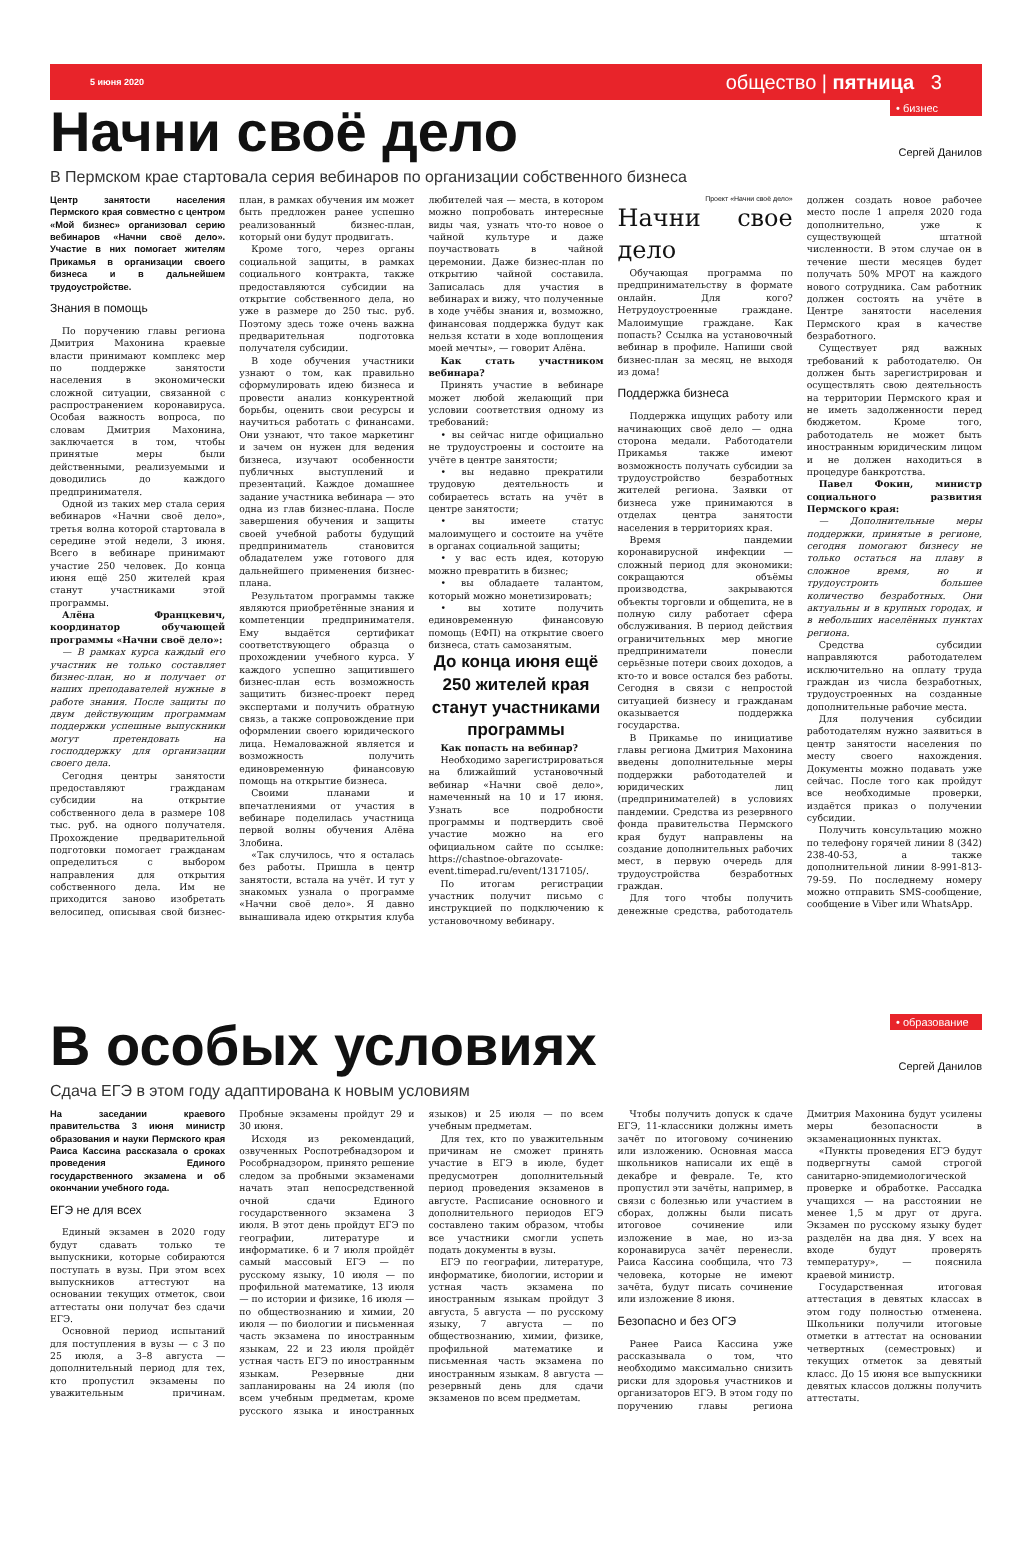5 июня 2020 общество | пятница 3
Начни своё дело
• бизнес
Сергей Данилов
В Пермском крае стартовала серия вебинаров по организации собственного бизнеса
Центр занятости населения Пермского края совместно с центром «Мой бизнес» организовал серию вебинаров «Начни своё дело». Участие в них помогает жителям Прикамья в организации своего бизнеса и в дальнейшем трудоустройстве.
Знания в помощь
По поручению главы региона Дмитрия Махонина краевые власти принимают комплекс мер по поддержке занятости населения в экономически сложной ситуации, связанной с распространением коронавируса. Особая важность вопроса, по словам Дмитрия Махонина, заключается в том, чтобы принятые меры были действенными, реализуемыми и доводились до каждого предпринимателя.
Одной из таких мер стала серия вебинаров «Начни своё дело», третья волна которой стартовала в середине этой недели, 3 июня. Всего в вебинаре принимают участие 250 человек. До конца июня ещё 250 жителей края станут участниками этой программы.
Алёна Францкевич, координатор обучающей программы «Начни своё дело»:
— В рамках курса каждый его участник не только составляет бизнес-план, но и получает от наших преподавателей нужные в работе знания. После защиты по двум действующим программам поддержки успешные выпускники могут претендовать на господдержку для организации своего дела.
Сегодня центры занятости предоставляют гражданам субсидии на открытие собственного дела в размере 108 тыс. руб. на одного получателя. Прохождение предварительной подготовки помогает гражданам определиться с выбором направления для открытия собственного дела. Им не приходится заново изобретать велосипед, описывая свой бизнес-план, в рамках обучения им может быть предложен ранее успешно реализованный бизнес-план, который они будут продвигать.
Кроме того, через органы социальной защиты, в рамках социального контракта, также предоставляются субсидии на открытие собственного дела, но уже в размере до 250 тыс. руб. Поэтому здесь тоже очень важна предварительная подготовка получателя субсидии.
В ходе обучения участники узнают о том, как правильно сформулировать идею бизнеса и провести анализ конкурентной борьбы, оценить свои ресурсы и научиться работать с финансами. Они узнают, что такое маркетинг и зачем он нужен для ведения бизнеса, изучают особенности публичных выступлений и презентаций. Каждое домашнее задание участника вебинара — это одна из глав бизнес-плана. После завершения обучения и защиты своей учебной работы будущий предприниматель становится обладателем уже готового для дальнейшего применения бизнес-плана.
Результатом программы также являются приобретённые знания и компетенции предпринимателя. Ему выдаётся сертификат соответствующего образца о прохождении учебного курса. У каждого успешно защитившего бизнес-план есть возможность защитить бизнес-проект перед экспертами и получить обратную связь, а также сопровождение при оформлении своего юридического лица. Немаловажной является и возможность получить единовременную финансовую помощь на открытие бизнеса.
Своими планами и впечатлениями от участия в вебинаре поделилась участница первой волны обучения Алёна Злобина.
«Так случилось, что я осталась без работы. Пришла в центр занятости, встала на учёт. И тут у знакомых узнала о программе «Начни своё дело». Я давно вынашивала идею открытия клуба любителей чая — места, в котором можно попробовать интересные виды чая, узнать что-то новое о чайной культуре и даже поучаствовать в чайной церемонии. Даже бизнес-план по открытию чайной составила. Записалась для участия в вебинарах и вижу, что полученные в ходе учёбы знания и, возможно, финансовая поддержка будут как нельзя кстати в ходе воплощения моей мечты», — говорит Алёна.
Как стать участником вебинара?
Принять участие в вебинаре может любой желающий при условии соответствия одному из требований:
• вы сейчас нигде официально не трудоустроены и состоите на учёте в центре занятости;
• вы недавно прекратили трудовую деятельность и собираетесь встать на учёт в центре занятости;
• вы имеете статус малоимущего и состоите на учёте в органах социальной защиты;
• у вас есть идея, которую можно превратить в бизнес;
• вы обладаете талантом, который можно монетизировать;
• вы хотите получить единовременную финансовую помощь (ЕФП) на открытие своего бизнеса, стать самозанятым.
До конца июня ещё 250 жителей края станут участниками программы
Как попасть на вебинар?
Необходимо зарегистрироваться на ближайший установочный вебинар «Начни своё дело», намеченный на 10 и 17 июня. Узнать все подробности программы и подтвердить своё участие можно на его официальном сайте по ссылке: https://chastnoe-obrazovate-event.timepad.ru/event/1317105/.
По итогам регистрации участник получит письмо с инструкцией по подключению к установочному вебинару.
Проект «Начни своё дело»
Начни свое дело
Обучающая программа по предпринимательству в формате онлайн. Для кого? Нетрудоустроенные граждане. Малоимущие граждане. Как попасть? Ссылка на установочный вебинар в профиле. Напиши свой бизнес-план за месяц, не выходя из дома!
Поддержка бизнеса
Поддержка ищущих работу или начинающих своё дело — одна сторона медали. Работодатели Прикамья также имеют возможность получать субсидии за трудоустройство безработных жителей региона. Заявки от бизнеса уже принимаются в отделах центра занятости населения в территориях края.
Время пандемии коронавирусной инфекции — сложный период для экономики: сокращаются объёмы производства, закрываются объекты торговли и общепита, не в полную силу работает сфера обслуживания. В период действия ограничительных мер многие предприниматели понесли серьёзные потери своих доходов, а кто-то и вовсе остался без работы. Сегодня в связи с непростой ситуацией бизнесу и гражданам оказывается поддержка государства.
В Прикамье по инициативе главы региона Дмитрия Махонина введены дополнительные меры поддержки работодателей и юридических лиц (предпринимателей) в условиях пандемии. Средства из резервного фонда правительства Пермского края будут направлены на создание дополнительных рабочих мест, в первую очередь для трудоустройства безработных граждан.
Для того чтобы получить денежные средства, работодатель должен создать новое рабочее место после 1 апреля 2020 года дополнительно, уже к существующей штатной численности. В этом случае он в течение шести месяцев будет получать 50% МРОТ на каждого нового сотрудника. Сам работник должен состоять на учёте в Центре занятости населения Пермского края в качестве безработного.
Существует ряд важных требований к работодателю. Он должен быть зарегистрирован и осуществлять свою деятельность на территории Пермского края и не иметь задолженности перед бюджетом. Кроме того, работодатель не может быть иностранным юридическим лицом и не должен находиться в процедуре банкротства.
Павел Фокин, министр социального развития Пермского края:
— Дополнительные меры поддержки, принятые в регионе, сегодня помогают бизнесу не только остаться на плаву в сложное время, но и трудоустроить большее количество безработных. Они актуальны и в крупных городах, и в небольших населённых пунктах региона.
Средства субсидии направляются работодателем исключительно на оплату труда граждан из числа безработных, трудоустроенных на созданные дополнительные рабочие места.
Для получения субсидии работодателям нужно заявиться в центр занятости населения по месту своего нахождения. Документы можно подавать уже сейчас. После того как пройдут все необходимые проверки, издаётся приказ о получении субсидии.
Получить консультацию можно по телефону горячей линии 8 (342) 238-40-53, а также дополнительной линии 8-991-813-79-59. По последнему номеру можно отправить SMS-сообщение, сообщение в Viber или WhatsApp.
В особых условиях
• образование
Сергей Данилов
Сдача ЕГЭ в этом году адаптирована к новым условиям
На заседании краевого правительства 3 июня министр образования и науки Пермского края Раиса Кассина рассказала о сроках проведения Единого государственного экзамена и об окончании учебного года.
ЕГЭ не для всех
Единый экзамен в 2020 году будут сдавать только те выпускники, которые собираются поступать в вузы. При этом всех выпускников аттестуют на основании текущих отметок, свои аттестаты они получат без сдачи ЕГЭ.
Основной период испытаний для поступления в вузы — с 3 по 25 июля, а 3–8 августа — дополнительный период для тех, кто пропустил экзамены по уважительным причинам. Пробные экзамены пройдут 29 и 30 июня.
Исходя из рекомендаций, озвученных Роспотребнадзором и Рособрнадзором, принято решение следом за пробными экзаменами начать этап непосредственной очной сдачи Единого государственного экзамена 3 июля. В этот день пройдут ЕГЭ по географии, литературе и информатике. 6 и 7 июля пройдёт самый массовый ЕГЭ — по русскому языку, 10 июля — по профильной математике, 13 июля — по истории и физике, 16 июля — по обществознанию и химии, 20 июля — по биологии и письменная часть экзамена по иностранным языкам, 22 и 23 июля пройдёт устная часть ЕГЭ по иностранным языкам. Резервные дни запланированы на 24 июля (по всем учебным предметам, кроме русского языка и иностранных языков) и 25 июля — по всем учебным предметам.
Для тех, кто по уважительным причинам не сможет принять участие в ЕГЭ в июле, будет предусмотрен дополнительный период проведения экзаменов в августе. Расписание основного и дополнительного периодов ЕГЭ составлено таким образом, чтобы все участники смогли успеть подать документы в вузы.
ЕГЭ по географии, литературе, информатике, биологии, истории и устная часть экзамена по иностранным языкам пройдут 3 августа, 5 августа — по русскому языку, 7 августа — по обществознанию, химии, физике, профильной математике и письменная часть экзамена по иностранным языкам. 8 августа — резервный день для сдачи экзаменов по всем предметам.
Чтобы получить допуск к сдаче ЕГЭ, 11-классники должны иметь зачёт по итоговому сочинению или изложению. Основная масса школьников написали их ещё в декабре и феврале. Те, кто пропустил эти зачёты, например, в связи с болезнью или участием в сборах, должны были писать итоговое сочинение или изложение в мае, но из-за коронавируса зачёт перенесли. Раиса Кассина сообщила, что 73 человека, которые не имеют зачёта, будут писать сочинение или изложение 8 июня.
Безопасно и без ОГЭ
Ранее Раиса Кассина уже рассказывала о том, что необходимо максимально снизить риски для здоровья участников и организаторов ЕГЭ. В этом году по поручению главы региона Дмитрия Махонина будут усилены меры безопасности в экзаменационных пунктах.
«Пункты проведения ЕГЭ будут подвергнуты самой строгой санитарно-эпидемиологической проверке и обработке. Рассадка учащихся — на расстоянии не менее 1,5 м друг от друга. Экзамен по русскому языку будет разделён на два дня. У всех на входе будут проверять температуру», — пояснила краевой министр.
Государственная итоговая аттестация в девятых классах в этом году полностью отменена. Школьники получили итоговые отметки в аттестат на основании четвертных (семестровых) и текущих отметок за девятый класс. До 15 июня все выпускники девятых классов должны получить аттестаты.